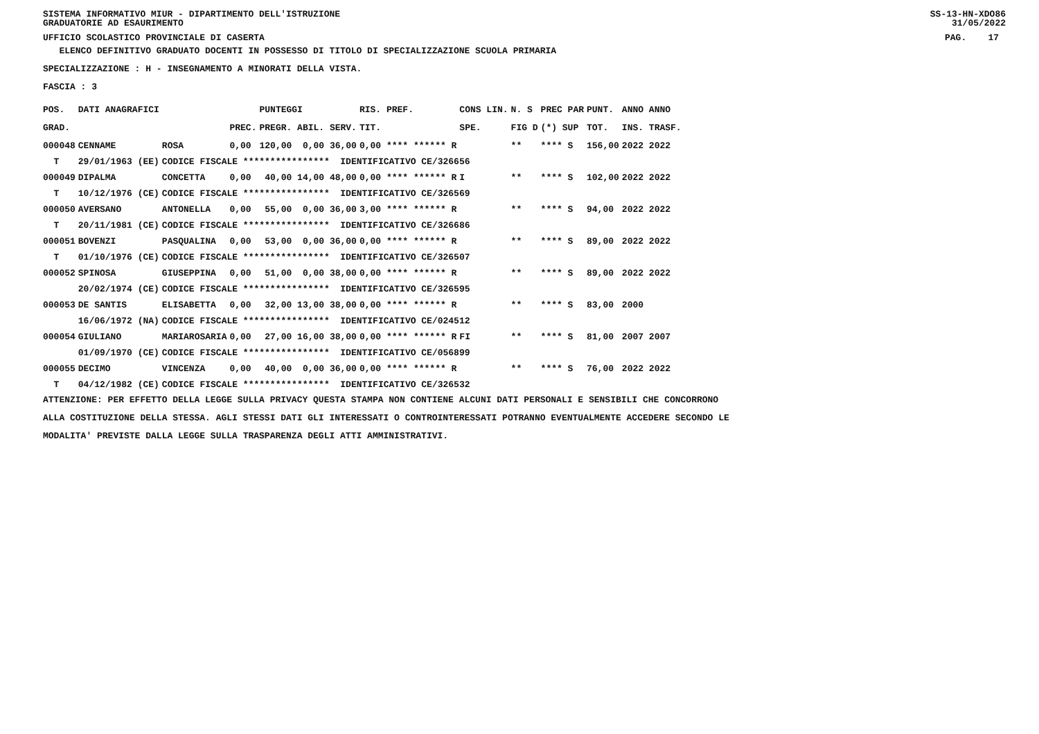SISTEMA INFORMATIVO MIUR - DIPARTIMENTO DELL'ISTRUZIONE
GRADUATORIE AD ESAURIMENTO
SS-13-HN-XDO86
31/05/2022
UFFICIO SCOLASTICO PROVINCIALE DI CASERTA
PAG. 17
ELENCO DEFINITIVO GRADUATO DOCENTI IN POSSESSO DI TITOLO DI SPECIALIZZAZIONE SCUOLA PRIMARIA
SPECIALIZZAZIONE : H - INSEGNAMENTO A MINORATI DELLA VISTA.
FASCIA : 3
| POS. | DATI ANAGRAFICI | | | PUNTEGGI | RIS. PREF. | CONS LIN. | N. S | PREC PAR | PUNT. | ANNO ANNO |
| --- | --- | --- | --- | --- | --- | --- | --- | --- | --- | --- |
| GRAD. | | | PREC. | PREGR. ABIL. SERV. | TIT. | SPE. | FIG D | (*) SUP | TOT. | INS. TRASF. |
| 000048 | CENNAME | ROSA | 0,00 | 120,00 0,00 36,00 | 0,00 **** ****** R | | ** | **** S | 156,00 | 2022 2022 |
| T | 29/01/1963 (EE) | CODICE FISCALE **************** IDENTIFICATIVO CE/326656 | | | | | | | | |
| 000049 | DIPALMA | CONCETTA | 0,00 | 40,00 14,00 48,00 | 0,00 **** ****** R | I | ** | **** S | 102,00 | 2022 2022 |
| T | 10/12/1976 (CE) | CODICE FISCALE **************** IDENTIFICATIVO CE/326569 | | | | | | | | |
| 000050 | AVERSANO | ANTONELLA | 0,00 | 55,00 0,00 36,00 | 3,00 **** ****** R | | ** | **** S | 94,00 | 2022 2022 |
| T | 20/11/1981 (CE) | CODICE FISCALE **************** IDENTIFICATIVO CE/326686 | | | | | | | | |
| 000051 | BOVENZI | PASQUALINA | 0,00 | 53,00 0,00 36,00 | 0,00 **** ****** R | | ** | **** S | 89,00 | 2022 2022 |
| T | 01/10/1976 (CE) | CODICE FISCALE **************** IDENTIFICATIVO CE/326507 | | | | | | | | |
| 000052 | SPINOSA | GIUSEPPINA | 0,00 | 51,00 0,00 38,00 | 0,00 **** ****** R | | ** | **** S | 89,00 | 2022 2022 |
| | 20/02/1974 (CE) | CODICE FISCALE **************** IDENTIFICATIVO CE/326595 | | | | | | | | |
| 000053 | DE SANTIS | ELISABETTA | 0,00 | 32,00 13,00 38,00 | 0,00 **** ****** R | | ** | **** S | 83,00 | 2000 |
| | 16/06/1972 (NA) | CODICE FISCALE **************** IDENTIFICATIVO CE/024512 | | | | | | | | |
| 000054 | GIULIANO | MARIAROSARIA | 0,00 | 27,00 16,00 38,00 | 0,00 **** ****** R | FI | ** | **** S | 81,00 | 2007 2007 |
| | 01/09/1970 (CE) | CODICE FISCALE **************** IDENTIFICATIVO CE/056899 | | | | | | | | |
| 000055 | DECIMO | VINCENZA | 0,00 | 40,00 0,00 36,00 | 0,00 **** ****** R | | ** | **** S | 76,00 | 2022 2022 |
| T | 04/12/1982 (CE) | CODICE FISCALE **************** IDENTIFICATIVO CE/326532 | | | | | | | | |
ATTENZIONE: PER EFFETTO DELLA LEGGE SULLA PRIVACY QUESTA STAMPA NON CONTIENE ALCUNI DATI PERSONALI E SENSIBILI CHE CONCORRONO
ALLA COSTITUZIONE DELLA STESSA. AGLI STESSI DATI GLI INTERESSATI O CONTROINTERESSATI POTRANNO EVENTUALMENTE ACCEDERE SECONDO LE
MODALITA' PREVISTE DALLA LEGGE SULLA TRASPARENZA DEGLI ATTI AMMINISTRATIVI.